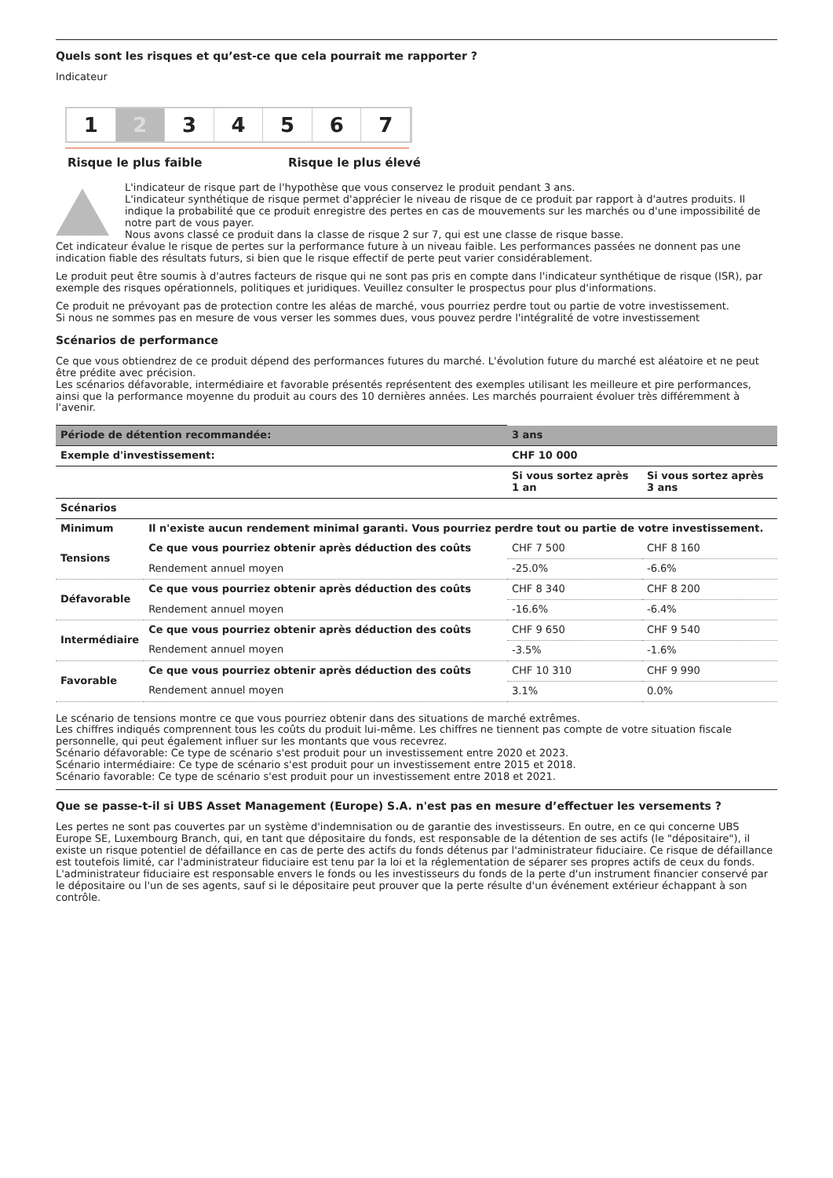Quels sont les risques et qu’est-ce que cela pourrait me rapporter ?
Indicateur
1 2 3 4 5 6 7
Risque le plus faible Risque le plus élevé
L'indicateur de risque part de l'hypothèse que vous conservez le produit pendant 3 ans.
L'indicateur synthétique de risque permet d'apprécier le niveau de risque de ce produit par rapport à d'autres produits. Il indique la probabilité que ce produit enregistre des pertes en cas de mouvements sur les marchés ou d'une impossibilité de notre part de vous payer.
Nous avons classé ce produit dans la classe de risque 2 sur 7, qui est une classe de risque basse.
Cet indicateur évalue le risque de pertes sur la performance future à un niveau faible. Les performances passées ne donnent pas une indication fiable des résultats futurs, si bien que le risque effectif de perte peut varier considérablement.
Le produit peut être soumis à d'autres facteurs de risque qui ne sont pas pris en compte dans l'indicateur synthétique de risque (ISR), par exemple des risques opérationnels, politiques et juridiques. Veuillez consulter le prospectus pour plus d'informations.
Ce produit ne prévoyant pas de protection contre les aléas de marché, vous pourriez perdre tout ou partie de votre investissement.
Si nous ne sommes pas en mesure de vous verser les sommes dues, vous pouvez perdre l'intégralité de votre investissement
Scénarios de performance
Ce que vous obtiendrez de ce produit dépend des performances futures du marché. L'évolution future du marché est aléatoire et ne peut être prédite avec précision.
Les scénarios défavorable, intermédiaire et favorable présentés représentent des exemples utilisant les meilleure et pire performances, ainsi que la performance moyenne du produit au cours des 10 dernières années. Les marchés pourraient évoluer très différemment à l'avenir.
| Période de détention recommandée: | | 3 ans | |
| --- | --- | --- | --- |
| Exemple d'investissement: | | CHF 10 000 | |
| | | Si vous sortez après 1 an | Si vous sortez après 3 ans |
| Scénarios | | | |
| Minimum | Il n'existe aucun rendement minimal garanti. Vous pourriez perdre tout ou partie de votre investissement. | | |
| Tensions | Ce que vous pourriez obtenir après déduction des coûts | CHF 7 500 | CHF 8 160 |
| | Rendement annuel moyen | -25.0% | -6.6% |
| Défavorable | Ce que vous pourriez obtenir après déduction des coûts | CHF 8 340 | CHF 8 200 |
| | Rendement annuel moyen | -16.6% | -6.4% |
| Intermédiaire | Ce que vous pourriez obtenir après déduction des coûts | CHF 9 650 | CHF 9 540 |
| | Rendement annuel moyen | -3.5% | -1.6% |
| Favorable | Ce que vous pourriez obtenir après déduction des coûts | CHF 10 310 | CHF 9 990 |
| | Rendement annuel moyen | 3.1% | 0.0% |
Le scénario de tensions montre ce que vous pourriez obtenir dans des situations de marché extrêmes.
Les chiffres indiqués comprennent tous les coûts du produit lui-même. Les chiffres ne tiennent pas compte de votre situation fiscale personnelle, qui peut également influer sur les montants que vous recevrez.
Scénario défavorable: Ce type de scénario s'est produit pour un investissement entre 2020 et 2023.
Scénario intermédiaire: Ce type de scénario s'est produit pour un investissement entre 2015 et 2018.
Scénario favorable: Ce type de scénario s'est produit pour un investissement entre 2018 et 2021.
Que se passe-t-il si UBS Asset Management (Europe) S.A. n'est pas en mesure d’effectuer les versements ?
Les pertes ne sont pas couvertes par un système d'indemnisation ou de garantie des investisseurs. En outre, en ce qui concerne UBS Europe SE, Luxembourg Branch, qui, en tant que dépositaire du fonds, est responsable de la détention de ses actifs (le "dépositaire"), il existe un risque potentiel de défaillance en cas de perte des actifs du fonds détenus par l'administrateur fiduciaire. Ce risque de défaillance est toutefois limité, car l'administrateur fiduciaire est tenu par la loi et la réglementation de séparer ses propres actifs de ceux du fonds. L'administrateur fiduciaire est responsable envers le fonds ou les investisseurs du fonds de la perte d'un instrument financier conservé par le dépositaire ou l'un de ses agents, sauf si le dépositaire peut prouver que la perte résulte d'un événement extérieur échappant à son contrôle.